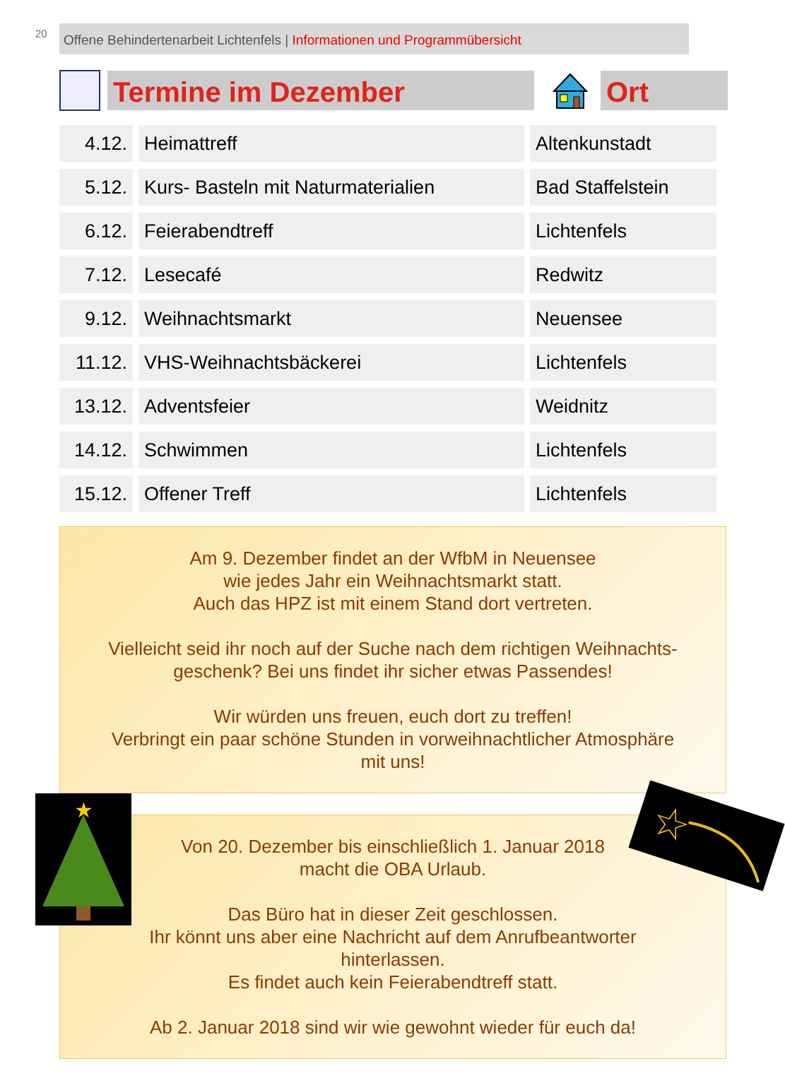20
Offene Behindertenarbeit Lichtenfels | Informationen und Programmübersicht
Termine im Dezember Ort
| 4.12. | Heimattreff | Altenkunstadt |
| 5.12. | Kurs- Basteln mit Naturmaterialien | Bad Staffelstein |
| 6.12. | Feierabendtreff | Lichtenfels |
| 7.12. | Lesecafé | Redwitz |
| 9.12. | Weihnachtsmarkt | Neuensee |
| 11.12. | VHS-Weihnachtsbäckerei | Lichtenfels |
| 13.12. | Adventsfeier | Weidnitz |
| 14.12. | Schwimmen | Lichtenfels |
| 15.12. | Offener Treff | Lichtenfels |
Am 9. Dezember findet an der WfbM in Neuensee
wie jedes Jahr ein Weihnachtsmarkt statt.
Auch das HPZ ist mit einem Stand dort vertreten.
Vielleicht seid ihr noch auf der Suche nach dem richtigen Weihnachts-
geschenk? Bei uns findet ihr sicher etwas Passendes!
Wir würden uns freuen, euch dort zu treffen!
Verbringt ein paar schöne Stunden in vorweihnachtlicher Atmosphäre
mit uns!
Von 20. Dezember bis einschließlich 1. Januar 2018
macht die OBA Urlaub.
Das Büro hat in dieser Zeit geschlossen.
Ihr könnt uns aber eine Nachricht auf dem Anrufbeantworter
hinterlassen.
Es findet auch kein Feierabendtreff statt.
Ab 2. Januar 2018 sind wir wie gewohnt wieder für euch da!
★
☆